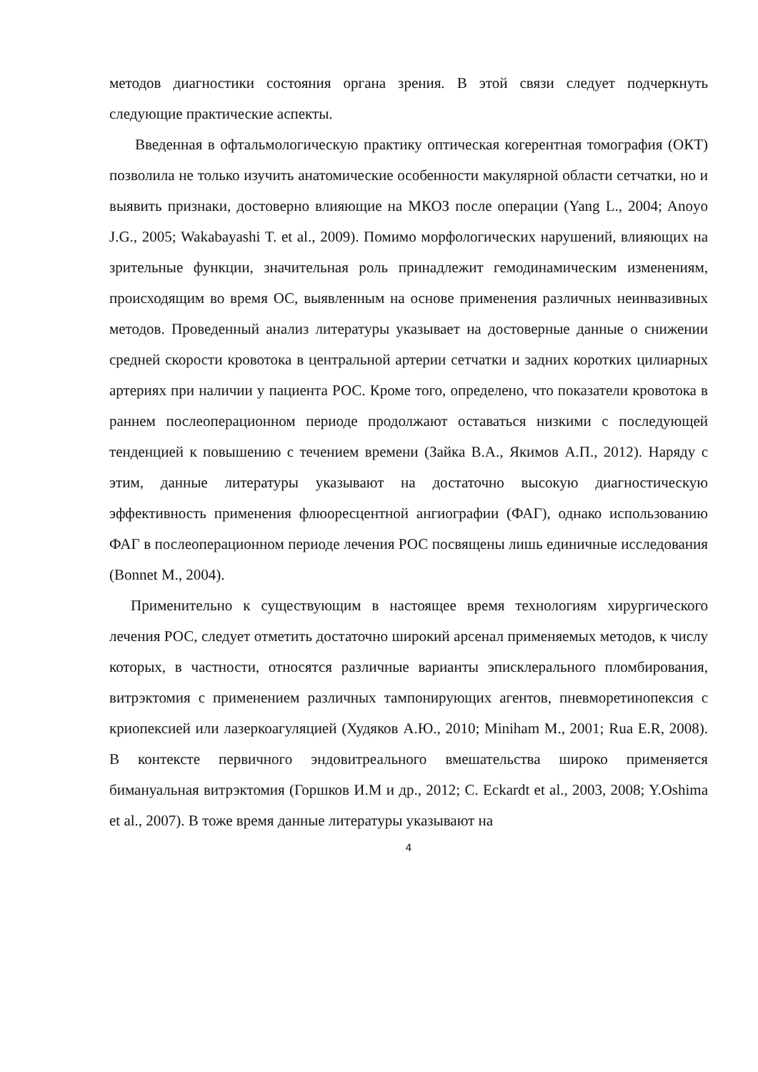методов диагностики состояния органа зрения. В этой связи следует подчеркнуть следующие практические аспекты.
Введенная в офтальмологическую практику оптическая когерентная томография (ОКТ) позволила не только изучить анатомические особенности макулярной области сетчатки, но и выявить признаки, достоверно влияющие на МКОЗ после операции (Yang L., 2004; Anoyo J.G., 2005; Wakabayashi T. et al., 2009). Помимо морфологических нарушений, влияющих на зрительные функции, значительная роль принадлежит гемодинамическим изменениям, происходящим во время ОС, выявленным на основе применения различных неинвазивных методов. Проведенный анализ литературы указывает на достоверные данные о снижении средней скорости кровотока в центральной артерии сетчатки и задних коротких цилиарных артериях при наличии у пациента РОС. Кроме того, определено, что показатели кровотока в раннем послеоперационном периоде продолжают оставаться низкими с последующей тенденцией к повышению с течением времени (Зайка В.А., Якимов А.П., 2012). Наряду с этим, данные литературы указывают на достаточно высокую диагностическую эффективность применения флюоресцентной ангиографии (ФАГ), однако использованию ФАГ в послеоперационном периоде лечения РОС посвящены лишь единичные исследования (Bonnet M., 2004).
Применительно к существующим в настоящее время технологиям хирургического лечения РОС, следует отметить достаточно широкий арсенал применяемых методов, к числу которых, в частности, относятся различные варианты эписклерального пломбирования, витрэктомия с применением различных тампонирующих агентов, пневморетинопексия с криопексией или лазеркоагуляцией (Худяков А.Ю., 2010; Miniham M., 2001; Rua E.R, 2008). В контексте первичного эндовитреального вмешательства широко применяется бимануальная витрэктомия (Горшков И.М и др., 2012; C. Eckardt et al., 2003, 2008; Y.Oshima et al., 2007). В тоже время данные литературы указывают на
4